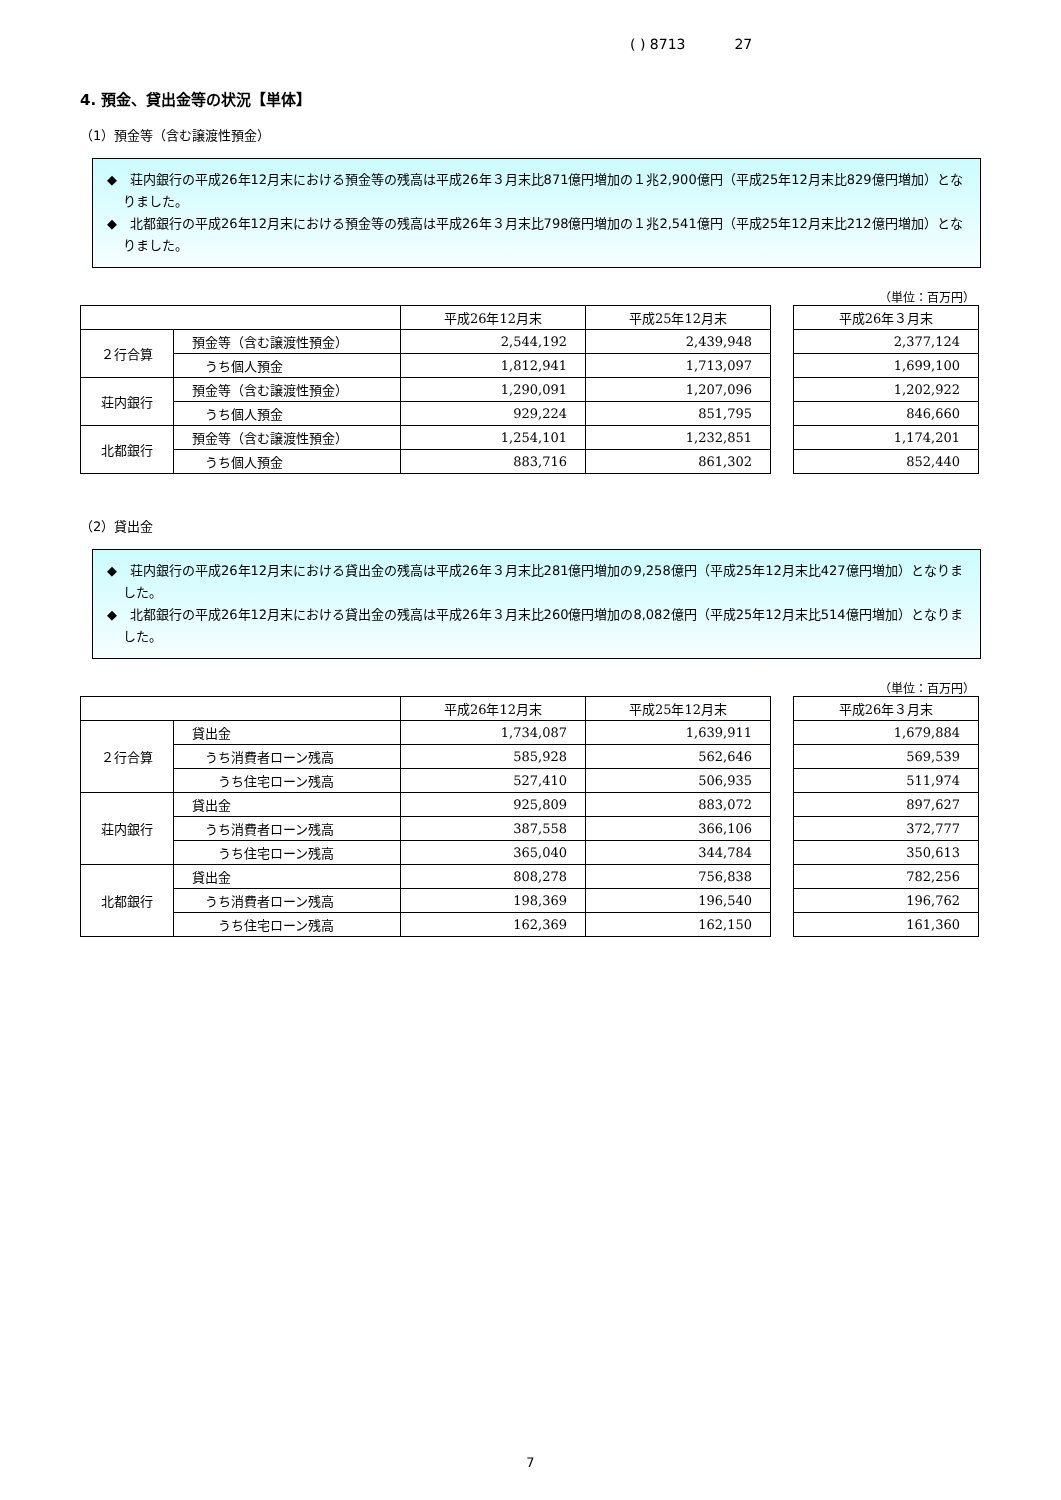( ) 8713 27
4. 預金、貸出金等の状況【単体】
（1）預金等（含む譲渡性預金）
◆　荘内銀行の平成26年12月末における預金等の残高は平成26年３月末比871億円増加の１兆2,900億円（平成25年12月末比829億円増加）となりました。
◆　北都銀行の平成26年12月末における預金等の残高は平成26年３月末比798億円増加の１兆2,541億円（平成25年12月末比212億円増加）となりました。
（単位：百万円）
| | | 平成26年12月末 | 平成25年12月末 |
| --- | --- | --- | --- |
| ２行合算 | 預金等（含む譲渡性預金） | 2,544,192 | 2,439,948 |
| | うち個人預金 | 1,812,941 | 1,713,097 |
| 荘内銀行 | 預金等（含む譲渡性預金） | 1,290,091 | 1,207,096 |
| | うち個人預金 | 929,224 | 851,795 |
| 北都銀行 | 預金等（含む譲渡性預金） | 1,254,101 | 1,232,851 |
| | うち個人預金 | 883,716 | 861,302 |
| 平成26年３月末 |
| --- |
| 2,377,124 |
| 1,699,100 |
| 1,202,922 |
| 846,660 |
| 1,174,201 |
| 852,440 |
（2）貸出金
◆　荘内銀行の平成26年12月末における貸出金の残高は平成26年３月末比281億円増加の9,258億円（平成25年12月末比427億円増加）となりました。
◆　北都銀行の平成26年12月末における貸出金の残高は平成26年３月末比260億円増加の8,082億円（平成25年12月末比514億円増加）となりました。
（単位：百万円）
| | | 平成26年12月末 | 平成25年12月末 |
| --- | --- | --- | --- |
| ２行合算 | 貸出金 | 1,734,087 | 1,639,911 |
| | うち消費者ローン残高 | 585,928 | 562,646 |
| | うち住宅ローン残高 | 527,410 | 506,935 |
| 荘内銀行 | 貸出金 | 925,809 | 883,072 |
| | うち消費者ローン残高 | 387,558 | 366,106 |
| | うち住宅ローン残高 | 365,040 | 344,784 |
| 北都銀行 | 貸出金 | 808,278 | 756,838 |
| | うち消費者ローン残高 | 198,369 | 196,540 |
| | うち住宅ローン残高 | 162,369 | 162,150 |
| 平成26年３月末 |
| --- |
| 1,679,884 |
| 569,539 |
| 511,974 |
| 897,627 |
| 372,777 |
| 350,613 |
| 782,256 |
| 196,762 |
| 161,360 |
7